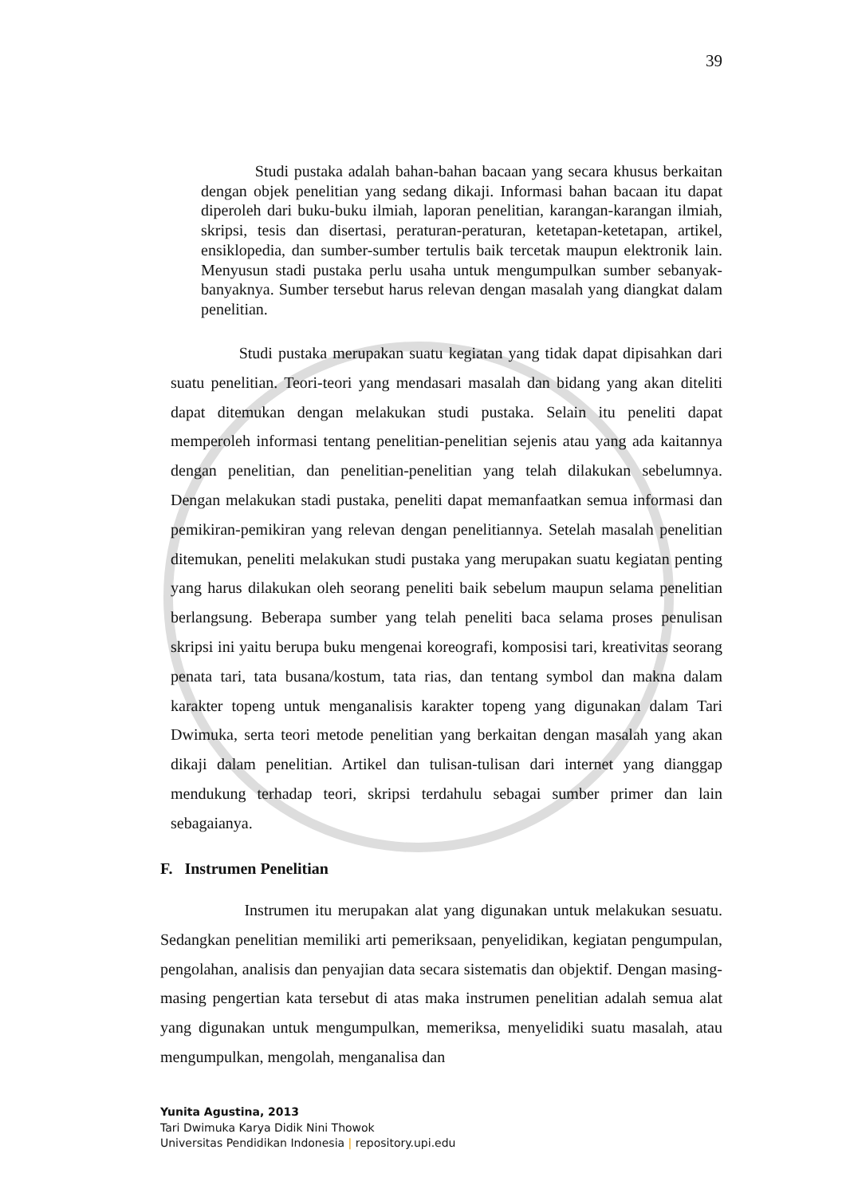39
Studi pustaka adalah bahan-bahan bacaan yang secara khusus berkaitan dengan objek penelitian yang sedang dikaji. Informasi bahan bacaan itu dapat diperoleh dari buku-buku ilmiah, laporan penelitian, karangan-karangan ilmiah, skripsi, tesis dan disertasi, peraturan-peraturan, ketetapan-ketetapan, artikel, ensiklopedia, dan sumber-sumber tertulis baik tercetak maupun elektronik lain. Menyusun stadi pustaka perlu usaha untuk mengumpulkan sumber sebanyak-banyaknya. Sumber tersebut harus relevan dengan masalah yang diangkat dalam penelitian.
Studi pustaka merupakan suatu kegiatan yang tidak dapat dipisahkan dari suatu penelitian. Teori-teori yang mendasari masalah dan bidang yang akan diteliti dapat ditemukan dengan melakukan studi pustaka. Selain itu peneliti dapat memperoleh informasi tentang penelitian-penelitian sejenis atau yang ada kaitannya dengan penelitian, dan penelitian-penelitian yang telah dilakukan sebelumnya. Dengan melakukan stadi pustaka, peneliti dapat memanfaatkan semua informasi dan pemikiran-pemikiran yang relevan dengan penelitiannya. Setelah masalah penelitian ditemukan, peneliti melakukan studi pustaka yang merupakan suatu kegiatan penting yang harus dilakukan oleh seorang peneliti baik sebelum maupun selama penelitian berlangsung. Beberapa sumber yang telah peneliti baca selama proses penulisan skripsi ini yaitu berupa buku mengenai koreografi, komposisi tari, kreativitas seorang penata tari, tata busana/kostum, tata rias, dan tentang symbol dan makna dalam karakter topeng untuk menganalisis karakter topeng yang digunakan dalam Tari Dwimuka, serta teori metode penelitian yang berkaitan dengan masalah yang akan dikaji dalam penelitian. Artikel dan tulisan-tulisan dari internet yang dianggap mendukung terhadap teori, skripsi terdahulu sebagai sumber primer dan lain sebagaianya.
F. Instrumen Penelitian
Instrumen itu merupakan alat yang digunakan untuk melakukan sesuatu. Sedangkan penelitian memiliki arti pemeriksaan, penyelidikan, kegiatan pengumpulan, pengolahan, analisis dan penyajian data secara sistematis dan objektif. Dengan masing-masing pengertian kata tersebut di atas maka instrumen penelitian adalah semua alat yang digunakan untuk mengumpulkan, memeriksa, menyelidiki suatu masalah, atau mengumpulkan, mengolah, menganalisa dan
Yunita Agustina, 2013
Tari Dwimuka Karya Didik Nini Thowok
Universitas Pendidikan Indonesia | repository.upi.edu